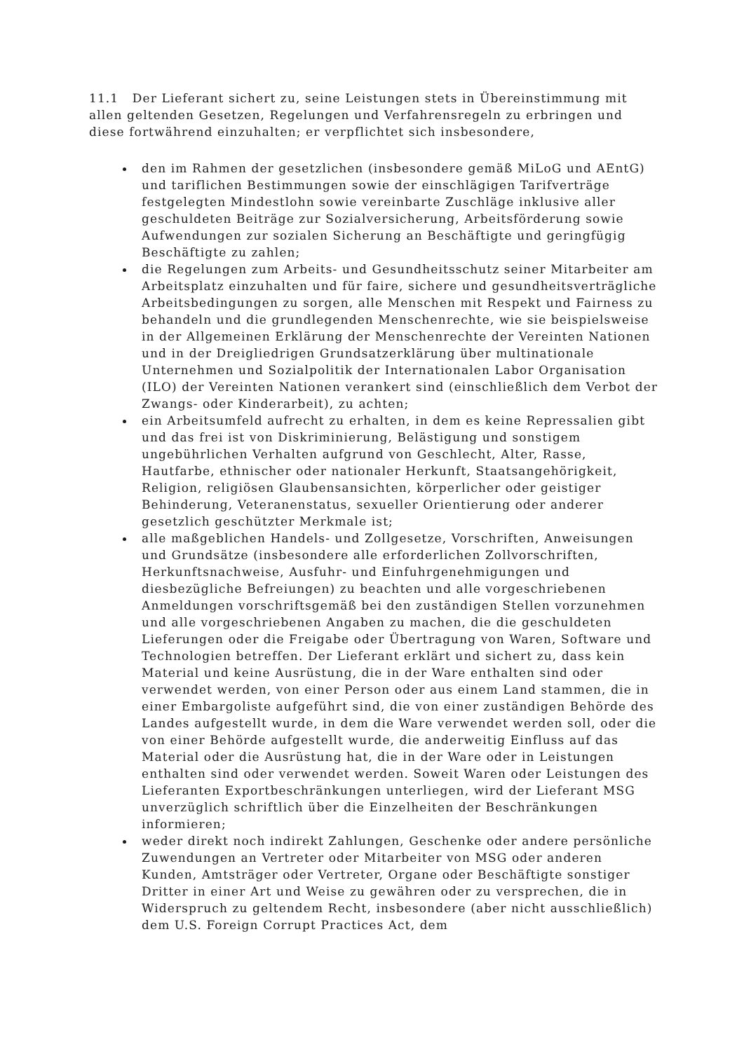11.1 Der Lieferant sichert zu, seine Leistungen stets in Übereinstimmung mit allen geltenden Gesetzen, Regelungen und Verfahrensregeln zu erbringen und diese fortwährend einzuhalten; er verpflichtet sich insbesondere,
den im Rahmen der gesetzlichen (insbesondere gemäß MiLoG und AEntG) und tariflichen Bestimmungen sowie der einschlägigen Tarifverträge festgelegten Mindestlohn sowie vereinbarte Zuschläge inklusive aller geschuldeten Beiträge zur Sozialversicherung, Arbeitsförderung sowie Aufwendungen zur sozialen Sicherung an Beschäftigte und geringfügig Beschäftigte zu zahlen;
die Regelungen zum Arbeits- und Gesundheitsschutz seiner Mitarbeiter am Arbeitsplatz einzuhalten und für faire, sichere und gesundheitsverträgliche Arbeitsbedingungen zu sorgen, alle Menschen mit Respekt und Fairness zu behandeln und die grundlegenden Menschenrechte, wie sie beispielsweise in der Allgemeinen Erklärung der Menschenrechte der Vereinten Nationen und in der Dreigliedrigen Grundsatzerklärung über multinationale Unternehmen und Sozialpolitik der Internationalen Labor Organisation (ILO) der Vereinten Nationen verankert sind (einschließlich dem Verbot der Zwangs- oder Kinderarbeit), zu achten;
ein Arbeitsumfeld aufrecht zu erhalten, in dem es keine Repressalien gibt und das frei ist von Diskriminierung, Belästigung und sonstigem ungebührlichen Verhalten aufgrund von Geschlecht, Alter, Rasse, Hautfarbe, ethnischer oder nationaler Herkunft, Staatsangehörigkeit, Religion, religiösen Glaubensansichten, körperlicher oder geistiger Behinderung, Veteranenstatus, sexueller Orientierung oder anderer gesetzlich geschützter Merkmale ist;
alle maßgeblichen Handels- und Zollgesetze, Vorschriften, Anweisungen und Grundsätze (insbesondere alle erforderlichen Zollvorschriften, Herkunftsnachweise, Ausfuhr- und Einfuhrgenehmigungen und diesbezügliche Befreiungen) zu beachten und alle vorgeschriebenen Anmeldungen vorschriftsgemäß bei den zuständigen Stellen vorzunehmen und alle vorgeschriebenen Angaben zu machen, die die geschuldeten Lieferungen oder die Freigabe oder Übertragung von Waren, Software und Technologien betreffen. Der Lieferant erklärt und sichert zu, dass kein Material und keine Ausrüstung, die in der Ware enthalten sind oder verwendet werden, von einer Person oder aus einem Land stammen, die in einer Embargoliste aufgeführt sind, die von einer zuständigen Behörde des Landes aufgestellt wurde, in dem die Ware verwendet werden soll, oder die von einer Behörde aufgestellt wurde, die anderweitig Einfluss auf das Material oder die Ausrüstung hat, die in der Ware oder in Leistungen enthalten sind oder verwendet werden. Soweit Waren oder Leistungen des Lieferanten Exportbeschränkungen unterliegen, wird der Lieferant MSG unverzüglich schriftlich über die Einzelheiten der Beschränkungen informieren;
weder direkt noch indirekt Zahlungen, Geschenke oder andere persönliche Zuwendungen an Vertreter oder Mitarbeiter von MSG oder anderen Kunden, Amtsträger oder Vertreter, Organe oder Beschäftigte sonstiger Dritter in einer Art und Weise zu gewähren oder zu versprechen, die in Widerspruch zu geltendem Recht, insbesondere (aber nicht ausschließlich) dem U.S. Foreign Corrupt Practices Act, dem